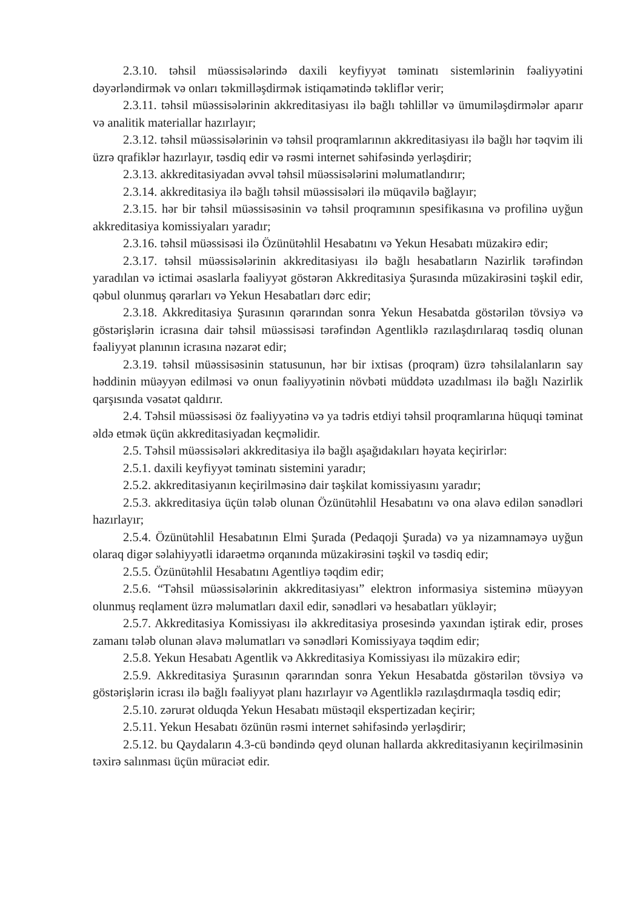2.3.10. təhsil müəssisələrində daxili keyfiyyət təminatı sistemlərinin fəaliyyətini dəyərləndirmək və onları təkmilləşdirmək istiqamətində təkliflər verir;
2.3.11. təhsil müəssisələrinin akkreditasiyası ilə bağlı təhlillər və ümumiləşdirmələr aparır və analitik materiallar hazırlayır;
2.3.12. təhsil müəssisələrinin və təhsil proqramlarının akkreditasiyası ilə bağlı hər təqvim ili üzrə qrafiklər hazırlayır, təsdiq edir və rəsmi internet səhifəsində yerləşdirir;
2.3.13. akkreditasiyadan əvvəl təhsil müəssisələrini məlumatlandırır;
2.3.14. akkreditasiya ilə bağlı təhsil müəssisələri ilə müqavilə bağlayır;
2.3.15. hər bir təhsil müəssisəsinin və təhsil proqramının spesifikasına və profilinə uyğun akkreditasiya komissiyaları yaradır;
2.3.16. təhsil müəssisəsi ilə Özünütəhlil Hesabatını və Yekun Hesabatı müzakirə edir;
2.3.17. təhsil müəssisələrinin akkreditasiyası ilə bağlı hesabatların Nazirlik tərəfindən yaradılan və ictimai əsaslarla fəaliyyət göstərən Akkreditasiya Şurasında müzakirəsini təşkil edir, qəbul olunmuş qərarları və Yekun Hesabatları dərc edir;
2.3.18. Akkreditasiya Şurasının qərarından sonra Yekun Hesabatda göstərilən tövsiyə və göstərişlərin icrasına dair təhsil müəssisəsi tərəfindən Agentliklə razılaşdırılaraq təsdiq olunan fəaliyyət planının icrasına nəzarət edir;
2.3.19. təhsil müəssisəsinin statusunun, hər bir ixtisas (proqram) üzrə təhsilalanların say həddinin müəyyən edilməsi və onun fəaliyyətinin növbəti müddətə uzadılması ilə bağlı Nazirlik qarşısında vəsatət qaldırır.
2.4. Təhsil müəssisəsi öz fəaliyyətinə və ya tədris etdiyi təhsil proqramlarına hüquqi təminat əldə etmək üçün akkreditasiyadan keçməlidir.
2.5. Təhsil müəssisələri akkreditasiya ilə bağlı aşağıdakıları həyata keçirirlər:
2.5.1. daxili keyfiyyət təminatı sistemini yaradır;
2.5.2. akkreditasiyanın keçirilməsinə dair təşkilat komissiyasını yaradır;
2.5.3. akkreditasiya üçün tələb olunan Özünütəhlil Hesabatını və ona əlavə edilən sənədləri hazırlayır;
2.5.4. Özünütəhlil Hesabatının Elmi Şurada (Pedaqoji Şurada) və ya nizamnaməyə uyğun olaraq digər səlahiyyətli idarəetmə orqanında müzakirəsini təşkil və təsdiq edir;
2.5.5. Özünütəhlil Hesabatını Agentliyə təqdim edir;
2.5.6. “Təhsil müəssisələrinin akkreditasiyası” elektron informasiya sisteminə müəyyən olunmuş reqlament üzrə məlumatları daxil edir, sənədləri və hesabatları yükləyir;
2.5.7. Akkreditasiya Komissiyası ilə akkreditasiya prosesində yaxından iştirak edir, proses zamanı tələb olunan əlavə məlumatları və sənədləri Komissiyaya təqdim edir;
2.5.8. Yekun Hesabatı Agentlik və Akkreditasiya Komissiyası ilə müzakirə edir;
2.5.9. Akkreditasiya Şurasının qərarından sonra Yekun Hesabatda göstərilən tövsiyə və göstərişlərin icrası ilə bağlı fəaliyyət planı hazırlayır və Agentliklə razılaşdırmaqla təsdiq edir;
2.5.10. zərurət olduqda Yekun Hesabatı müstəqil ekspertizadan keçirir;
2.5.11. Yekun Hesabatı özünün rəsmi internet səhifəsində yerləşdirir;
2.5.12. bu Qaydaların 4.3-cü bəndində qeyd olunan hallarda akkreditasiyanın keçirilməsinin təxirə salınması üçün müraciət edir.